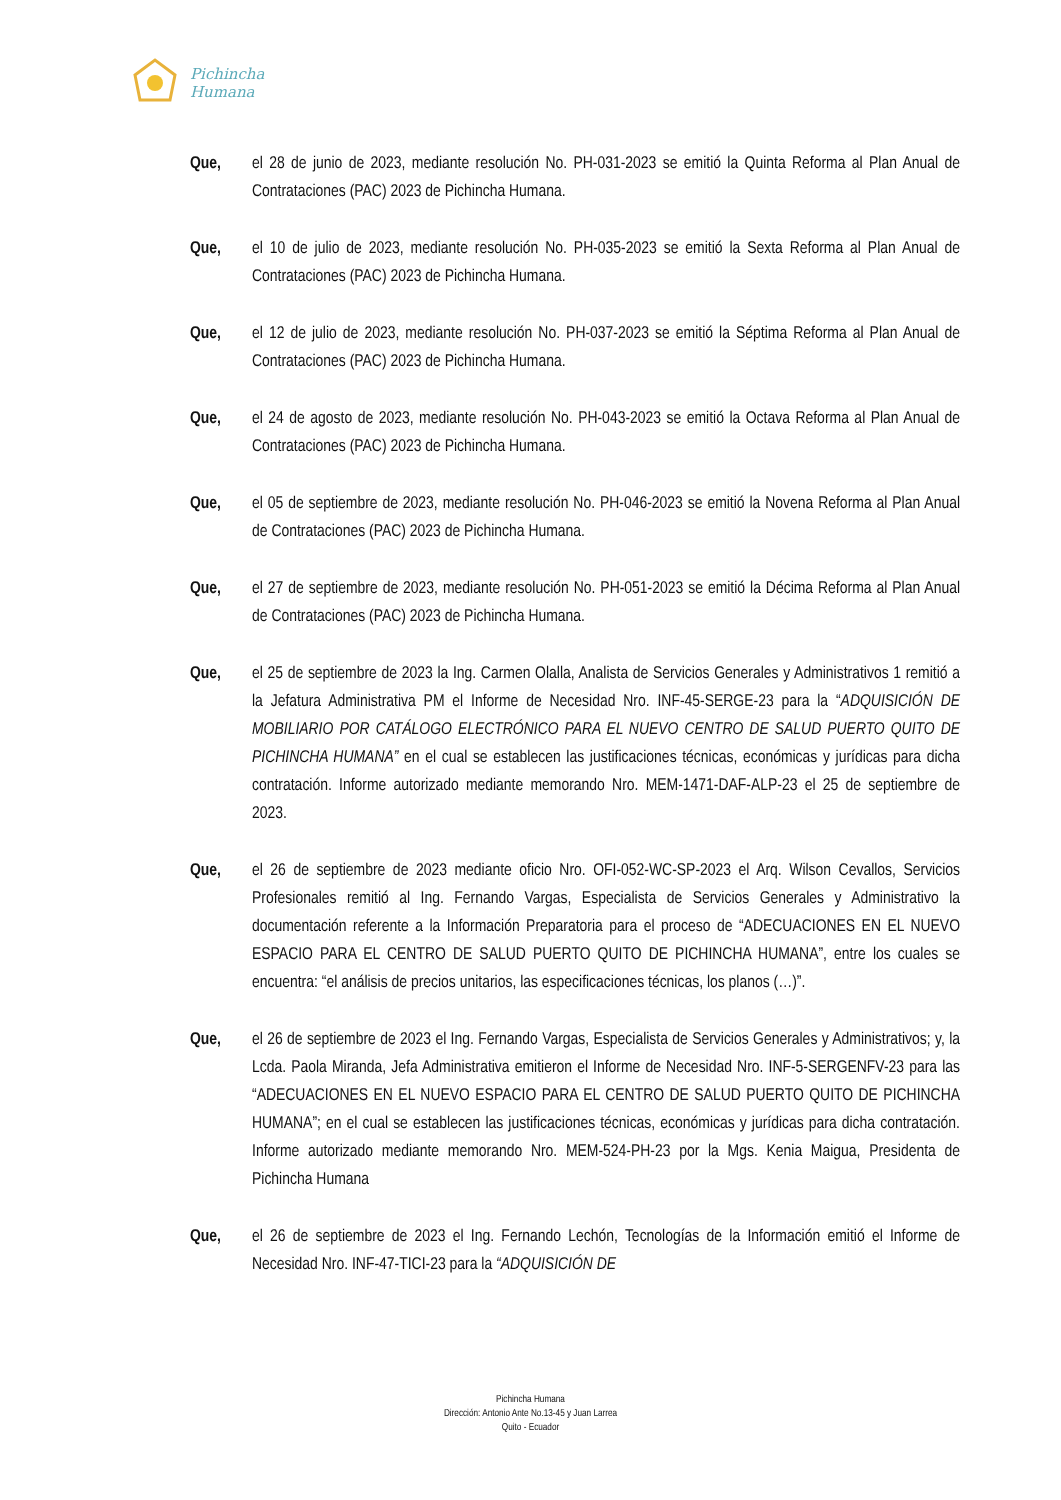Pichincha
Humana
Que, el 28 de junio de 2023, mediante resolución No. PH-031-2023 se emitió la Quinta Reforma al Plan Anual de Contrataciones (PAC) 2023 de Pichincha Humana.
Que, el 10 de julio de 2023, mediante resolución No. PH-035-2023 se emitió la Sexta Reforma al Plan Anual de Contrataciones (PAC) 2023 de Pichincha Humana.
Que, el 12 de julio de 2023, mediante resolución No. PH-037-2023 se emitió la Séptima Reforma al Plan Anual de Contrataciones (PAC) 2023 de Pichincha Humana.
Que, el 24 de agosto de 2023, mediante resolución No. PH-043-2023 se emitió la Octava Reforma al Plan Anual de Contrataciones (PAC) 2023 de Pichincha Humana.
Que, el 05 de septiembre de 2023, mediante resolución No. PH-046-2023 se emitió la Novena Reforma al Plan Anual de Contrataciones (PAC) 2023 de Pichincha Humana.
Que, el 27 de septiembre de 2023, mediante resolución No. PH-051-2023 se emitió la Décima Reforma al Plan Anual de Contrataciones (PAC) 2023 de Pichincha Humana.
Que, el 25 de septiembre de 2023 la Ing. Carmen Olalla, Analista de Servicios Generales y Administrativos 1 remitió a la Jefatura Administrativa PM el Informe de Necesidad Nro. INF-45-SERGE-23 para la “ADQUISICIÓN DE MOBILIARIO POR CATÁLOGO ELECTRÓNICO PARA EL NUEVO CENTRO DE SALUD PUERTO QUITO DE PICHINCHA HUMANA” en el cual se establecen las justificaciones técnicas, económicas y jurídicas para dicha contratación. Informe autorizado mediante memorando Nro. MEM-1471-DAF-ALP-23 el 25 de septiembre de 2023.
Que, el 26 de septiembre de 2023 mediante oficio Nro. OFI-052-WC-SP-2023 el Arq. Wilson Cevallos, Servicios Profesionales remitió al Ing. Fernando Vargas, Especialista de Servicios Generales y Administrativo la documentación referente a la Información Preparatoria para el proceso de “ADECUACIONES EN EL NUEVO ESPACIO PARA EL CENTRO DE SALUD PUERTO QUITO DE PICHINCHA HUMANA”, entre los cuales se encuentra: “el análisis de precios unitarios, las especificaciones técnicas, los planos (…)”.
Que, el 26 de septiembre de 2023 el Ing. Fernando Vargas, Especialista de Servicios Generales y Administrativos; y, la Lcda. Paola Miranda, Jefa Administrativa emitieron el Informe de Necesidad Nro. INF-5-SERGENFV-23 para las “ADECUACIONES EN EL NUEVO ESPACIO PARA EL CENTRO DE SALUD PUERTO QUITO DE PICHINCHA HUMANA”; en el cual se establecen las justificaciones técnicas, económicas y jurídicas para dicha contratación. Informe autorizado mediante memorando Nro. MEM-524-PH-23 por la Mgs. Kenia Maigua, Presidenta de Pichincha Humana
Que, el 26 de septiembre de 2023 el Ing. Fernando Lechón, Tecnologías de la Información emitió el Informe de Necesidad Nro. INF-47-TICI-23 para la “ADQUISICIÓN DE
Pichincha Humana
Dirección: Antonio Ante No.13-45 y Juan Larrea
Quito - Ecuador